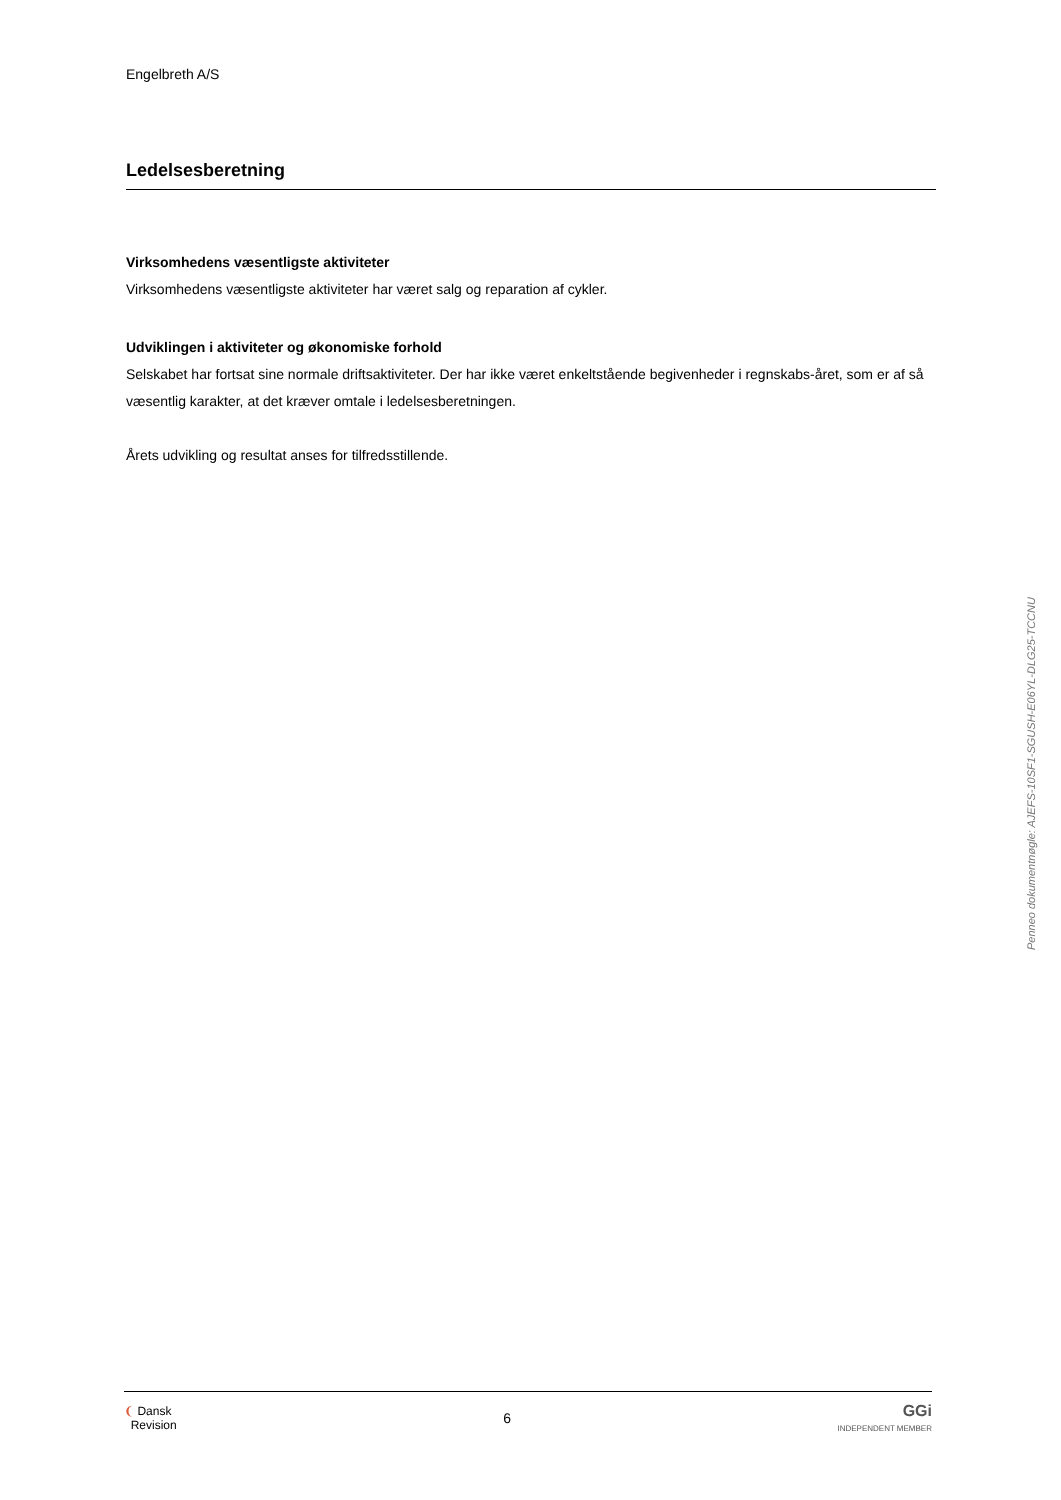Engelbreth A/S
Ledelsesberetning
Virksomhedens væsentligste aktiviteter
Virksomhedens væsentligste aktiviteter har været salg og reparation af cykler.
Udviklingen i aktiviteter og økonomiske forhold
Selskabet har fortsat sine normale driftsaktiviteter. Der har ikke været enkeltstående begivenheder i regnskabs-året, som er af så væsentlig karakter, at det kræver omtale i ledelsesberetningen.
Årets udvikling og resultat anses for tilfredsstillende.
Penneo dokumentnøgle: AJEFS-10SF1-SGUSH-E06YL-DLG25-TCCNU
❨ Dansk
Revision
6
GGi
INDEPENDENT MEMBER